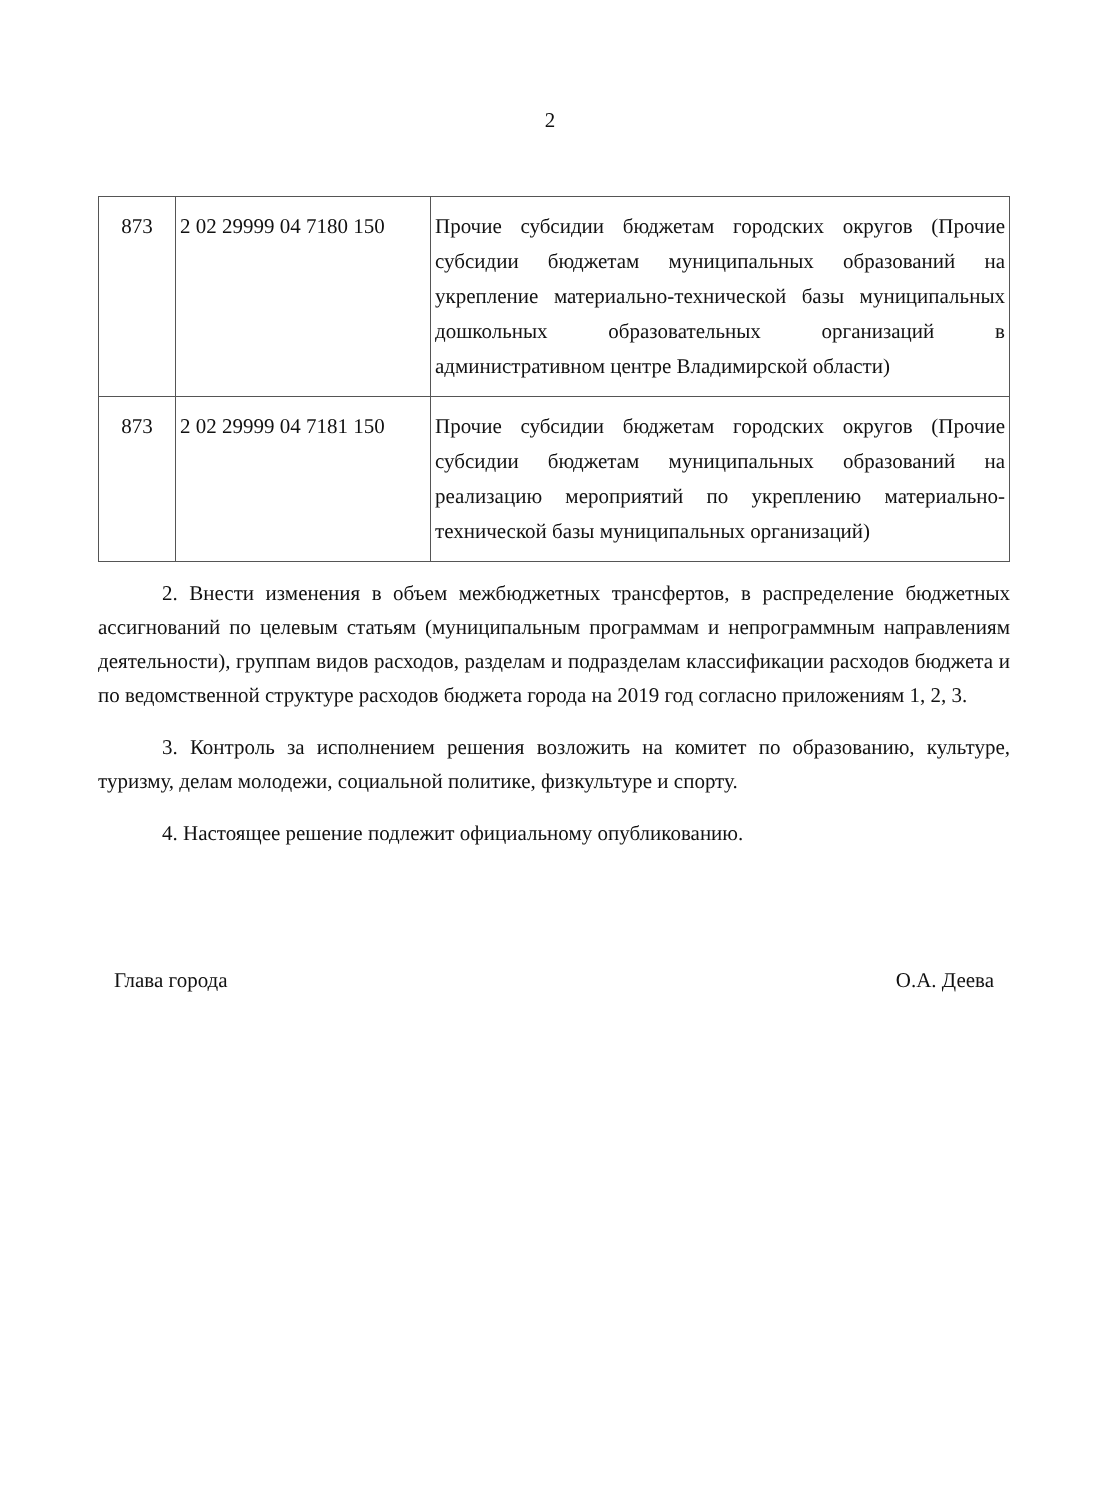2
| 873 | 2 02 29999 04 7180 150 | Прочие субсидии бюджетам городских округов (Прочие субсидии бюджетам муниципальных образований на укрепление материально-технической базы муниципальных дошкольных образовательных организаций в административном центре Владимирской области) |
| 873 | 2 02 29999 04 7181 150 | Прочие субсидии бюджетам городских округов (Прочие субсидии бюджетам муниципальных образований на реализацию мероприятий по укреплению материально-технической базы муниципальных организаций) |
2. Внести изменения в объем межбюджетных трансфертов, в распределение бюджетных ассигнований по целевым статьям (муниципальным программам и непрограммным направлениям деятельности), группам видов расходов, разделам и подразделам классификации расходов бюджета и по ведомственной структуре расходов бюджета города на 2019 год согласно приложениям 1, 2, 3.
3. Контроль за исполнением решения возложить на комитет по образованию, культуре, туризму, делам молодежи, социальной политике, физкультуре и спорту.
4. Настоящее решение подлежит официальному опубликованию.
Глава города О.А. Деева